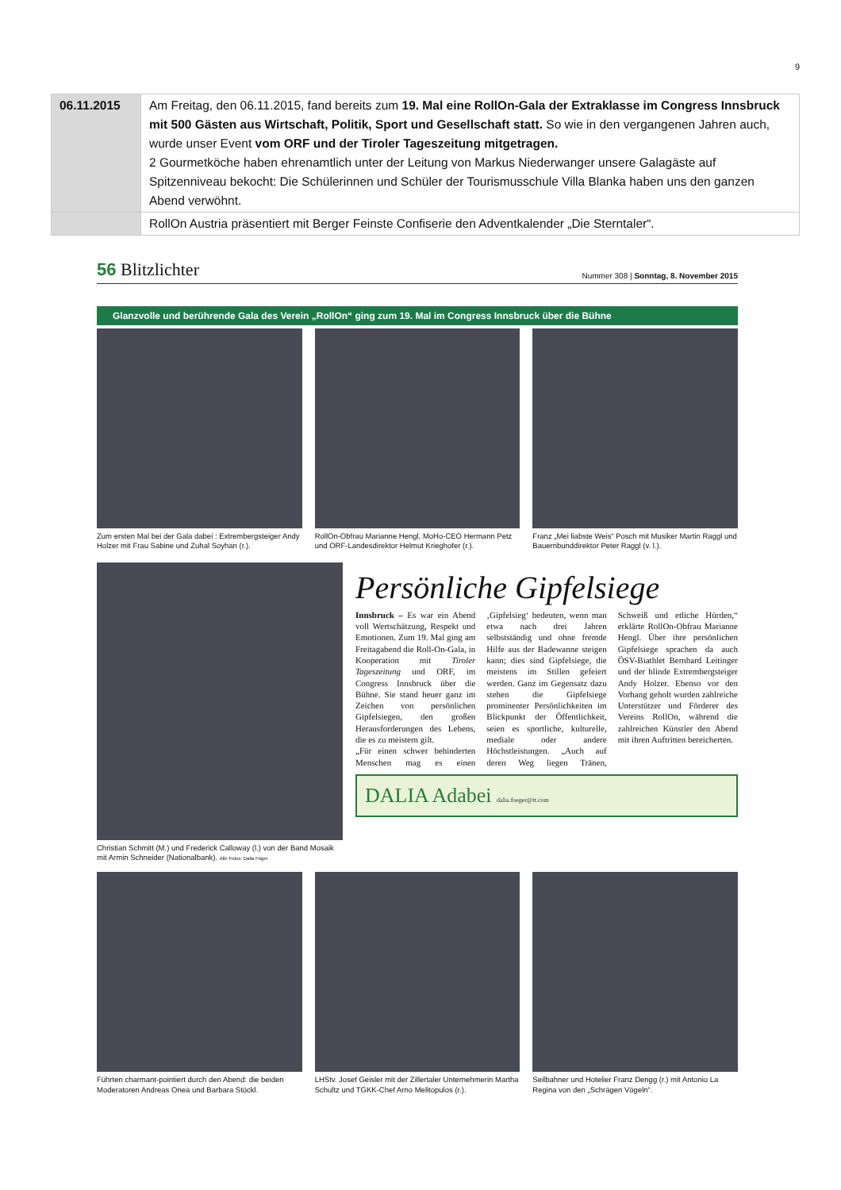9
| 06.11.2015 | Am Freitag, den 06.11.2015, fand bereits zum 19. Mal eine RollOn-Gala der Extraklasse im Congress Innsbruck mit 500 Gästen aus Wirtschaft, Politik, Sport und Gesellschaft statt. So wie in den vergangenen Jahren auch, wurde unser Event vom ORF und der Tiroler Tageszeitung mitgetragen. 2 Gourmetköche haben ehrenamtlich unter der Leitung von Markus Niederwanger unsere Galagäste auf Spitzenniveau bekocht: Die Schülerinnen und Schüler der Tourismusschule Villa Blanka haben uns den ganzen Abend verwöhnt. |
| | RollOn Austria präsentiert mit Berger Feinste Confiserie den Adventkalender „Die Sterntaler“. |
56 Blitzlichter
Nummer 308 | Sonntag, 8. November 2015
Glanzvolle und berührende Gala des Verein „RollOn“ ging zum 19. Mal im Congress Innsbruck über die Bühne
Zum ersten Mal bei der Gala dabei : Extrembergsteiger Andy Holzer mit Frau Sabine und Zuhal Soyhan (r.).
RollOn-Obfrau Marianne Hengl, MoHo-CEO Hermann Petz und ORF-Landesdirektor Helmut Krieghofer (r.).
Franz „Mei liabste Weis“ Posch mit Musiker Martin Raggl und Bauernbunddirektor Peter Raggl (v. l.).
Christian Schmitt (M.) und Frederick Calloway (l.) von der Band Mosaik mit Armin Schneider (Nationalbank). Alle Fotos: Dalia Föger
Persönliche Gipfelsiege
Innsbruck – Es war ein Abend voll Wertschätzung, Respekt und Emotionen. Zum 19. Mal ging am Freitagabend die Roll-On-Gala, in Kooperation mit Tiroler Tageszeitung und ORF, im Congress Innsbruck über die Bühne. Sie stand heuer ganz im Zeichen von persönlichen Gipfelsiegen, den großen Herausforderungen des Lebens, die es zu meistern gilt.
„Für einen schwer behinderten Menschen mag es einen ‚Gipfelsieg‘ bedeuten, wenn man etwa nach drei Jahren selbstständig und ohne fremde Hilfe aus der Badewanne steigen kann; dies sind Gipfelsiege, die meistens im Stillen gefeiert werden. Ganz im Gegensatz dazu stehen die Gipfelsiege prominenter Persönlichkeiten im Blickpunkt der Öffentlichkeit, seien es sportliche, kulturelle, mediale oder andere Höchstleistungen. „Auch auf deren Weg liegen Tränen, Schweiß und etliche Hürden,“ erklärte RollOn-Obfrau Marianne Hengl. Über ihre persönlichen Gipfelsiege sprachen da auch ÖSV-Biathlet Bernhard Leitinger und der blinde Extrembergsteiger Andy Holzer. Ebenso vor den Vorhang geholt wurden zahlreiche Unterstützer und Förderer des Vereins RollOn, während die zahlreichen Künstler den Abend mit ihren Auftritten bereicherten.
DALIA Adabei dalia.foeger@tt.com
Führten charmant-pointiert durch den Abend: die beiden Moderatoren Andreas Onea und Barbara Stöckl.
LHStv. Josef Geisler mit der Zillertaler Unternehmerin Martha Schultz und TGKK-Chef Arno Melitopulos (r.).
Seilbahner und Hotelier Franz Dengg (r.) mit Antonio La Regina von den „Schrägen Vögeln“.